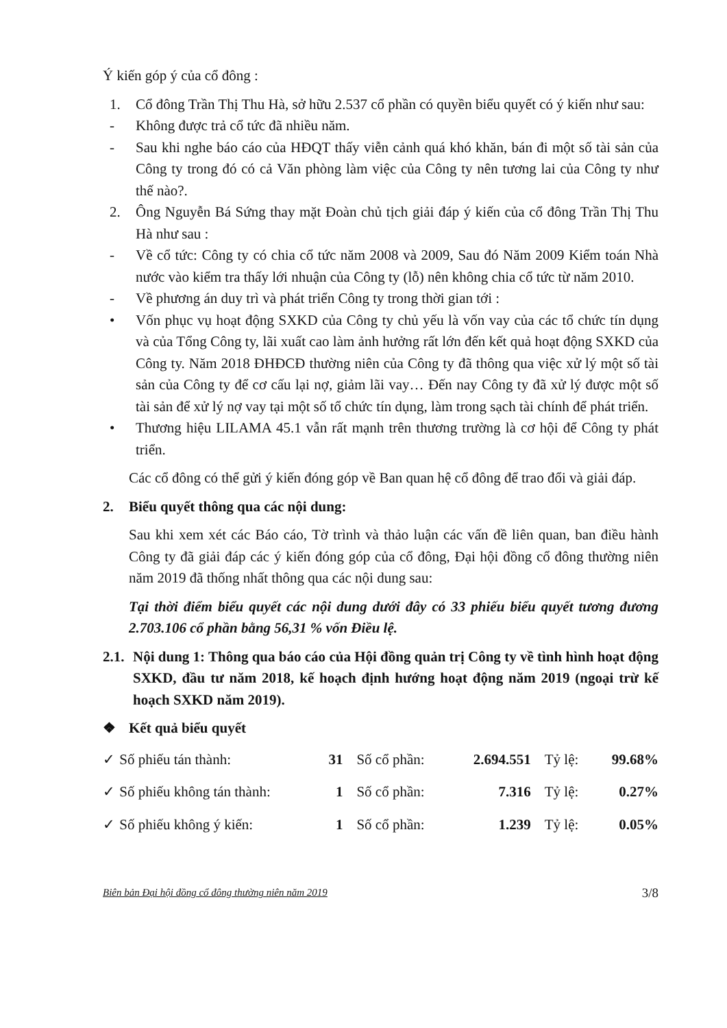Ý kiến góp ý của cổ đông :
1. Cổ đông Trần Thị Thu Hà, sở hữu 2.537 cổ phần có quyền biểu quyết có ý kiến như sau:
- Không được trả cổ tức đã nhiều năm.
- Sau khi nghe báo cáo của HĐQT thấy viễn cảnh quá khó khăn, bán đi một số tài sản của Công ty trong đó có cả Văn phòng làm việc của Công ty nên tương lai của Công ty như thế nào?.
2. Ông Nguyễn Bá Sứng thay mặt Đoàn chủ tịch giải đáp ý kiến của cổ đông Trần Thị Thu Hà như sau :
- Về cổ tức: Công ty có chia cổ tức năm 2008 và 2009, Sau đó Năm 2009 Kiểm toán Nhà nước vào kiểm tra thấy lới nhuận của Công ty (lỗ) nên không chia cổ tức từ năm 2010.
- Về phương án duy trì và phát triển Công ty trong thời gian tới :
• Vốn phục vụ hoạt động SXKD của Công ty chủ yếu là vốn vay của các tổ chức tín dụng và của Tổng Công ty, lãi xuất cao làm ảnh hưởng rất lớn đến kết quả hoạt động SXKD của Công ty. Năm 2018 ĐHĐCĐ thường niên của Công ty đã thông qua việc xử lý một số tài sản của Công ty để cơ cấu lại nợ, giảm lãi vay… Đến nay Công ty đã xử lý được một số tài sản để xử lý nợ vay tại một số tổ chức tín dụng, làm trong sạch tài chính để phát triển.
• Thương hiệu LILAMA 45.1 vẫn rất mạnh trên thương trường là cơ hội để Công ty phát triển.
Các cổ đông có thể gửi ý kiến đóng góp về Ban quan hệ cổ đông để trao đổi và giải đáp.
2. Biểu quyết thông qua các nội dung:
Sau khi xem xét các Báo cáo, Tờ trình và thảo luận các vấn đề liên quan, ban điều hành Công ty đã giải đáp các ý kiến đóng góp của cổ đông, Đại hội đồng cổ đông thường niên năm 2019 đã thống nhất thông qua các nội dung sau:
Tại thời điểm biểu quyết các nội dung dưới đây có 33 phiếu biểu quyết tương đương 2.703.106 cổ phần bằng 56,31 % vốn Điều lệ.
2.1. Nội dung 1: Thông qua báo cáo của Hội đồng quản trị Công ty về tình hình hoạt động SXKD, đầu tư năm 2018, kế hoạch định hướng hoạt động năm 2019 (ngoại trừ kế hoạch SXKD năm 2019).
❖ Kết quả biểu quyết
| ✓ | Số phiếu tán thành: | 31 | Số cổ phần: | 2.694.551 | Tỷ lệ: | 99.68% |
| ✓ | Số phiếu không tán thành: | 1 | Số cổ phần: | 7.316 | Tỷ lệ: | 0.27% |
| ✓ | Số phiếu không ý kiến: | 1 | Số cổ phần: | 1.239 | Tỷ lệ: | 0.05% |
Biên bản Đại hội đồng cổ đông thường niên năm 2019 3/8